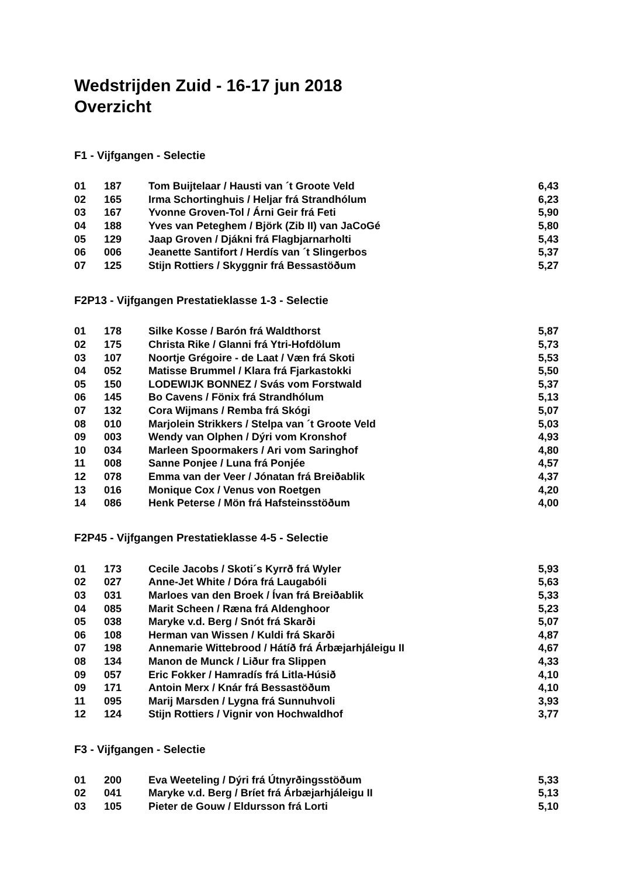Wedstrijden Zuid - 16-17 jun 2018
Overzicht
F1 - Vijfgangen - Selectie
| 01 | 187 | Tom Buijtelaar / Hausti van ´t Groote Veld | 6,43 |
| 02 | 165 | Irma Schortinghuis / Heljar frá Strandhólum | 6,23 |
| 03 | 167 | Yvonne Groven-Tol / Árni Geir frá Feti | 5,90 |
| 04 | 188 | Yves van Peteghem / Björk (Zib II) van JaCoGé | 5,80 |
| 05 | 129 | Jaap Groven / Djákni frá Flagbjarnarholti | 5,43 |
| 06 | 006 | Jeanette Santifort / Herdís van ´t Slingerbos | 5,37 |
| 07 | 125 | Stijn Rottiers / Skyggnir frá Bessastöðum | 5,27 |
F2P13 - Vijfgangen Prestatieklasse 1-3 - Selectie
| 01 | 178 | Silke Kosse / Barón frá Waldthorst | 5,87 |
| 02 | 175 | Christa Rike / Glanni frá Ytri-Hofdölum | 5,73 |
| 03 | 107 | Noortje Grégoire - de Laat / Væn frá Skoti | 5,53 |
| 04 | 052 | Matisse Brummel / Klara frá Fjarkastokki | 5,50 |
| 05 | 150 | LODEWIJK BONNEZ / Svás vom Forstwald | 5,37 |
| 06 | 145 | Bo Cavens / Fönix frá Strandhólum | 5,13 |
| 07 | 132 | Cora Wijmans / Remba frá Skógi | 5,07 |
| 08 | 010 | Marjolein Strikkers / Stelpa van ´t Groote Veld | 5,03 |
| 09 | 003 | Wendy van Olphen / Dýri vom Kronshof | 4,93 |
| 10 | 034 | Marleen Spoormakers / Ari vom Saringhof | 4,80 |
| 11 | 008 | Sanne Ponjee / Luna frá Ponjée | 4,57 |
| 12 | 078 | Emma van der Veer / Jónatan frá Breiðablik | 4,37 |
| 13 | 016 | Monique Cox / Venus von Roetgen | 4,20 |
| 14 | 086 | Henk Peterse / Mön frá Hafsteinsstöðum | 4,00 |
F2P45 - Vijfgangen Prestatieklasse 4-5 - Selectie
| 01 | 173 | Cecile Jacobs / Skoti´s Kyrrð frá Wyler | 5,93 |
| 02 | 027 | Anne-Jet White / Dóra frá Laugabóli | 5,63 |
| 03 | 031 | Marloes van den Broek / Ívan frá Breiðablik | 5,33 |
| 04 | 085 | Marit Scheen / Ræna frá Aldenghoor | 5,23 |
| 05 | 038 | Maryke v.d. Berg / Snót frá Skarði | 5,07 |
| 06 | 108 | Herman van Wissen / Kuldi frá Skarði | 4,87 |
| 07 | 198 | Annemarie Wittebrood / Hátíð frá Árbæjarhjáleigu II | 4,67 |
| 08 | 134 | Manon de Munck / Liður fra Slippen | 4,33 |
| 09 | 057 | Eric Fokker / Hamradís frá Litla-Húsið | 4,10 |
| 09 | 171 | Antoin Merx / Knár frá Bessastöðum | 4,10 |
| 11 | 095 | Marij Marsden / Lygna frá Sunnuhvoli | 3,93 |
| 12 | 124 | Stijn Rottiers / Vignir von Hochwaldhof | 3,77 |
F3 - Vijfgangen - Selectie
| 01 | 200 | Eva Weeteling / Dýri frá Útnyrðingsstöðum | 5,33 |
| 02 | 041 | Maryke v.d. Berg / Bríet frá Árbæjarhjáleigu II | 5,13 |
| 03 | 105 | Pieter de Gouw / Eldursson frá Lorti | 5,10 |